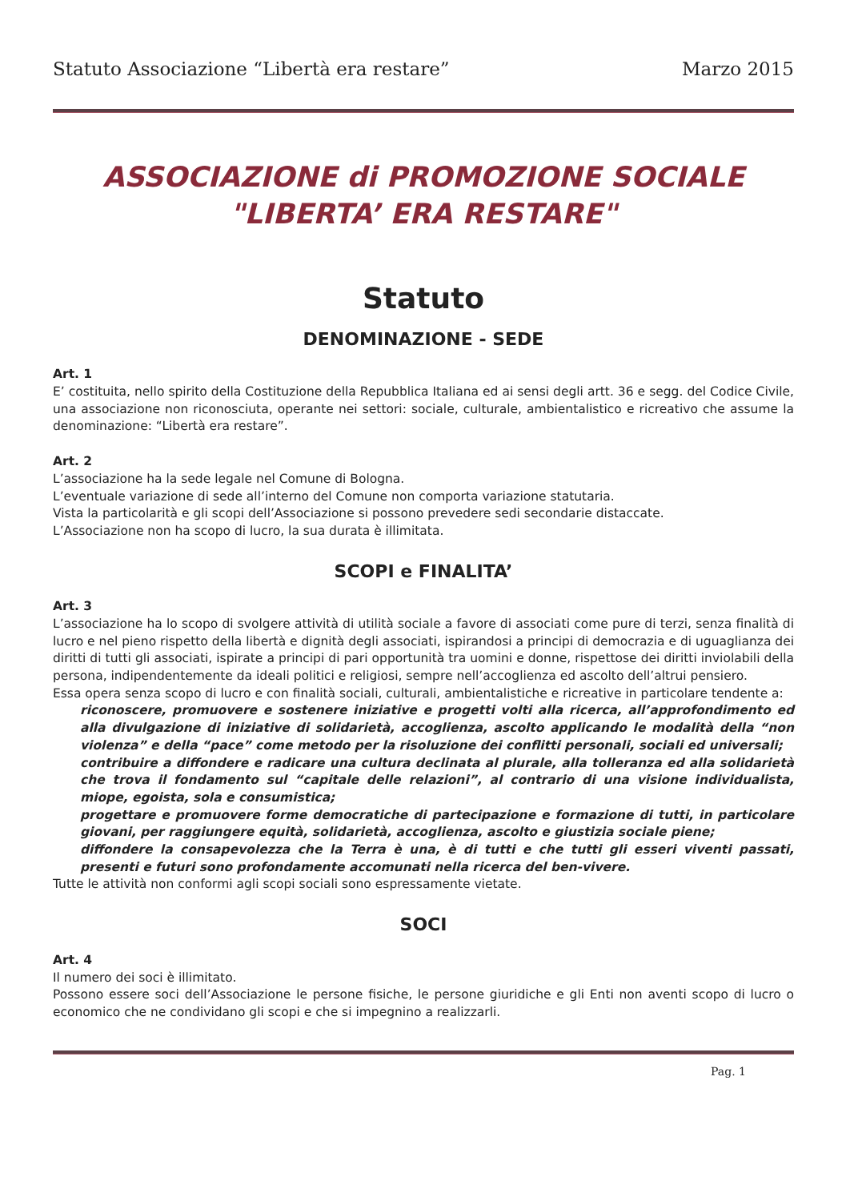Statuto Associazione “Libertà era restare” Marzo 2015
ASSOCIAZIONE di PROMOZIONE SOCIALE
"LIBERTA’ ERA RESTARE"
Statuto
DENOMINAZIONE - SEDE
Art. 1
E’ costituita, nello spirito della Costituzione della Repubblica Italiana ed ai sensi degli artt. 36 e segg. del Codice Civile, una associazione non riconosciuta, operante nei settori: sociale, culturale, ambientalistico e ricreativo che assume la denominazione: “Libertà era restare”.
Art. 2
L’associazione ha la sede legale nel Comune di Bologna.
L’eventuale variazione di sede all’interno del Comune non comporta variazione statutaria.
Vista la particolarità e gli scopi dell’Associazione si possono prevedere sedi secondarie distaccate.
L’Associazione non ha scopo di lucro, la sua durata è illimitata.
SCOPI e FINALITA’
Art. 3
L’associazione ha lo scopo di svolgere attività di utilità sociale a favore di associati come pure di terzi, senza finalità di lucro e nel pieno rispetto della libertà e dignità degli associati, ispirandosi a principi di democrazia e di uguaglianza dei diritti di tutti gli associati, ispirate a principi di pari opportunità tra uomini e donne, rispettose dei diritti inviolabili della persona, indipendentemente da ideali politici e religiosi, sempre nell’accoglienza ed ascolto dell’altrui pensiero.
Essa opera senza scopo di lucro e con finalità sociali, culturali, ambientalistiche e ricreative in particolare tendente a:
riconoscere, promuovere e sostenere iniziative e progetti volti alla ricerca, all’approfondimento ed alla divulgazione di iniziative di solidarietà, accoglienza, ascolto applicando le modalità della “non violenza” e della “pace” come metodo per la risoluzione dei conflitti personali, sociali ed universali;
contribuire a diffondere e radicare una cultura declinata al plurale, alla tolleranza ed alla solidarietà che trova il fondamento sul “capitale delle relazioni”, al contrario di una visione individualista, miope, egoista, sola e consumistica;
progettare e promuovere forme democratiche di partecipazione e formazione di tutti, in particolare giovani, per raggiungere equità, solidarietà, accoglienza, ascolto e giustizia sociale piene;
diffondere la consapevolezza che la Terra è una, è di tutti e che tutti gli esseri viventi passati, presenti e futuri sono profondamente accomunati nella ricerca del ben-vivere.
Tutte le attività non conformi agli scopi sociali sono espressamente vietate.
SOCI
Art. 4
Il numero dei soci è illimitato.
Possono essere soci dell’Associazione le persone fisiche, le persone giuridiche e gli Enti non aventi scopo di lucro o economico che ne condividano gli scopi e che si impegnino a realizzarli.
Pag. 1